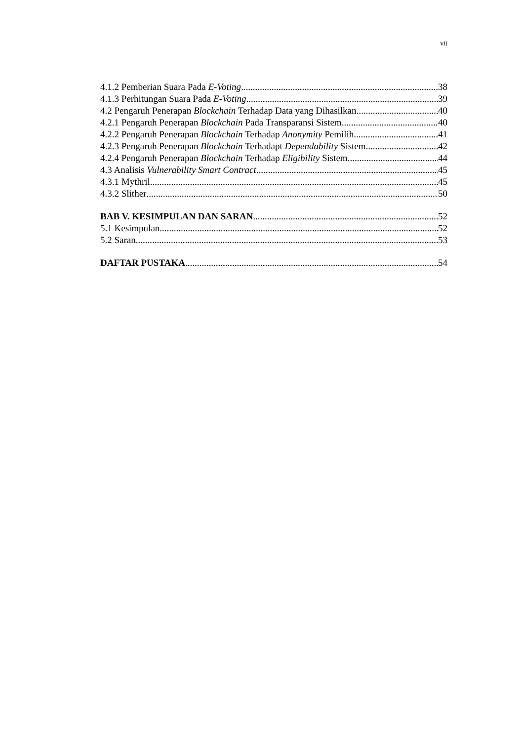vii
4.1.2 Pemberian Suara Pada E-Voting 38
4.1.3 Perhitungan Suara Pada E-Voting 39
4.2 Pengaruh Penerapan Blockchain Terhadap Data yang Dihasilkan 40
4.2.1 Pengaruh Penerapan Blockchain Pada Transparansi Sistem 40
4.2.2 Pengaruh Penerapan Blockchain Terhadap Anonymity Pemilih 41
4.2.3 Pengaruh Penerapan Blockchain Terhadapt Dependability Sistem 42
4.2.4 Pengaruh Penerapan Blockchain Terhadap Eligibility Sistem 44
4.3 Analisis Vulnerability Smart Contract 45
4.3.1 Mythril 45
4.3.2 Slither 50
BAB V. KESIMPULAN DAN SARAN 52
5.1 Kesimpulan 52
5.2 Saran 53
DAFTAR PUSTAKA 54